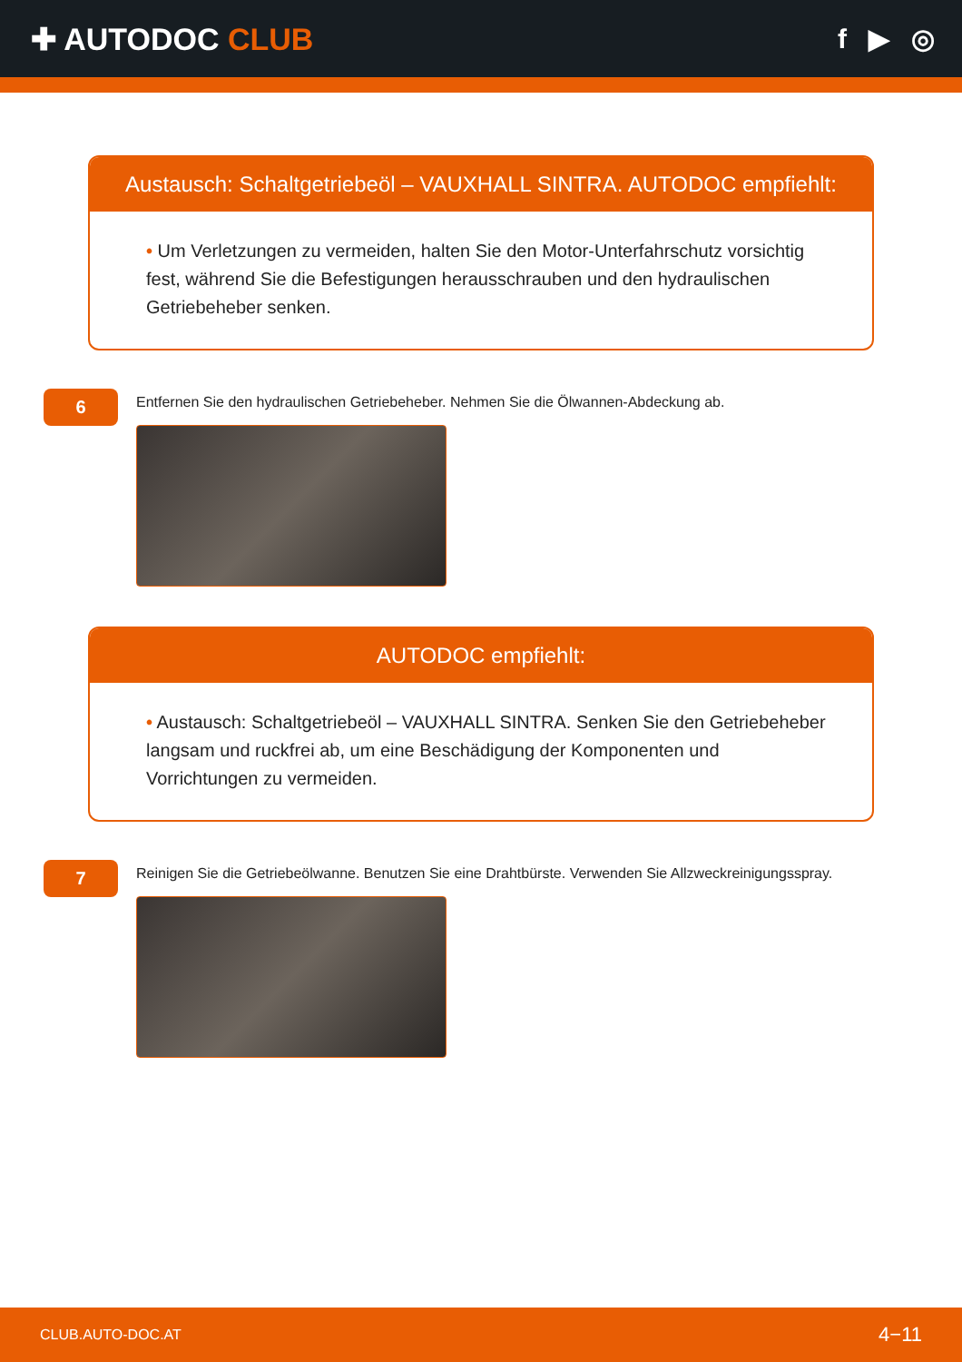✚ AUTODOC CLUB f ▶ ◎
Austausch: Schaltgetriebeöl – VAUXHALL SINTRA. AUTODOC empfiehlt:
• Um Verletzungen zu vermeiden, halten Sie den Motor-Unterfahrschutz vorsichtig fest, während Sie die Befestigungen herausschrauben und den hydraulischen Getriebeheber senken.
6
Entfernen Sie den hydraulischen Getriebeheber. Nehmen Sie die Ölwannen-Abdeckung ab.
AUTODOC empfiehlt:
• Austausch: Schaltgetriebeöl – VAUXHALL SINTRA. Senken Sie den Getriebeheber langsam und ruckfrei ab, um eine Beschädigung der Komponenten und Vorrichtungen zu vermeiden.
7
Reinigen Sie die Getriebeölwanne. Benutzen Sie eine Drahtbürste. Verwenden Sie Allzweckreinigungsspray.
CLUB.AUTO-DOC.AT 4−11